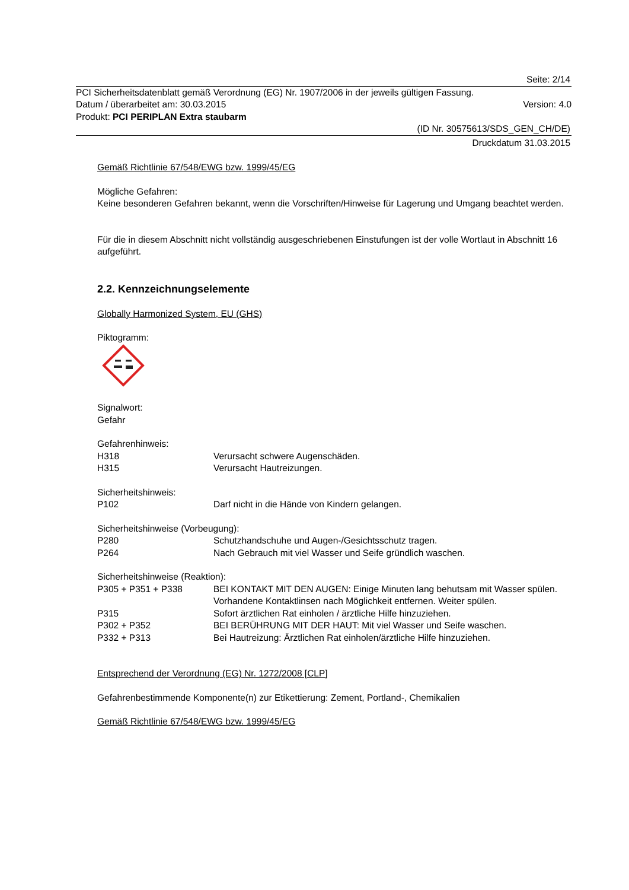Seite: 2/14
PCI Sicherheitsdatenblatt gemäß Verordnung (EG) Nr. 1907/2006 in der jeweils gültigen Fassung.
Datum / überarbeitet am: 30.03.2015 Version: 4.0
Produkt: PCI PERIPLAN Extra staubarm
(ID Nr. 30575613/SDS_GEN_CH/DE)
Druckdatum 31.03.2015
Gemäß Richtlinie 67/548/EWG bzw. 1999/45/EG
Mögliche Gefahren:
Keine besonderen Gefahren bekannt, wenn die Vorschriften/Hinweise für Lagerung und Umgang beachtet werden.
Für die in diesem Abschnitt nicht vollständig ausgeschriebenen Einstufungen ist der volle Wortlaut in Abschnitt 16 aufgeführt.
2.2. Kennzeichnungselemente
Globally Harmonized System, EU (GHS)
Piktogramm:
Signalwort:
Gefahr
Gefahrenhinweis:
H318 Verursacht schwere Augenschäden.
H315 Verursacht Hautreizungen.
Sicherheitshinweis:
P102 Darf nicht in die Hände von Kindern gelangen.
Sicherheitshinweise (Vorbeugung):
P280 Schutzhandschuhe und Augen-/Gesichtsschutz tragen.
P264 Nach Gebrauch mit viel Wasser und Seife gründlich waschen.
Sicherheitshinweise (Reaktion):
P305 + P351 + P338 BEI KONTAKT MIT DEN AUGEN: Einige Minuten lang behutsam mit Wasser spülen. Vorhandene Kontaktlinsen nach Möglichkeit entfernen. Weiter spülen.
P315 Sofort ärztlichen Rat einholen / ärztliche Hilfe hinzuziehen.
P302 + P352 BEI BERÜHRUNG MIT DER HAUT: Mit viel Wasser und Seife waschen.
P332 + P313 Bei Hautreizung: Ärztlichen Rat einholen/ärztliche Hilfe hinzuziehen.
Entsprechend der Verordnung (EG) Nr. 1272/2008 [CLP]
Gefahrenbestimmende Komponente(n) zur Etikettierung: Zement, Portland-, Chemikalien
Gemäß Richtlinie 67/548/EWG bzw. 1999/45/EG